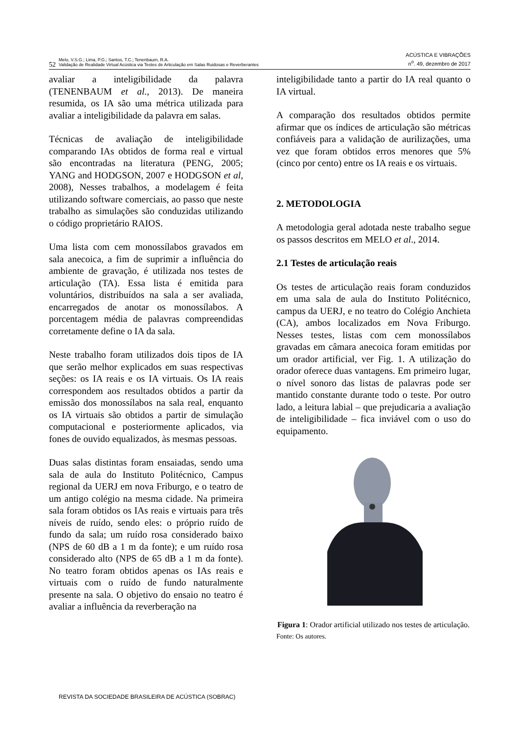52 Melo, V.S.G.; Lima, P.G.; Santos, T.C.; Tenenbaum, R.A.
Validação de Realidade Virtual Acústica via Testes de Articulação em Salas Ruidosas e Reverberantes
ACÚSTICA E VIBRAÇÕES
n<sup>o</sup>. 49, dezembro de 2017
avaliar a inteligibilidade da palavra (TENENBAUM et al., 2013). De maneira resumida, os IA são uma métrica utilizada para avaliar a inteligibilidade da palavra em salas.
Técnicas de avaliação de inteligibilidade comparando IAs obtidos de forma real e virtual são encontradas na literatura (PENG, 2005; YANG and HODGSON, 2007 e HODGSON et al, 2008), Nesses trabalhos, a modelagem é feita utilizando software comerciais, ao passo que neste trabalho as simulações são conduzidas utilizando o código proprietário RAIOS.
Uma lista com cem monossílabos gravados em sala anecoica, a fim de suprimir a influência do ambiente de gravação, é utilizada nos testes de articulação (TA). Essa lista é emitida para voluntários, distribuídos na sala a ser avaliada, encarregados de anotar os monossílabos. A porcentagem média de palavras compreendidas corretamente define o IA da sala.
Neste trabalho foram utilizados dois tipos de IA que serão melhor explicados em suas respectivas seções: os IA reais e os IA virtuais. Os IA reais correspondem aos resultados obtidos a partir da emissão dos monossílabos na sala real, enquanto os IA virtuais são obtidos a partir de simulação computacional e posteriormente aplicados, via fones de ouvido equalizados, às mesmas pessoas.
Duas salas distintas foram ensaiadas, sendo uma sala de aula do Instituto Politécnico, Campus regional da UERJ em nova Friburgo, e o teatro de um antigo colégio na mesma cidade. Na primeira sala foram obtidos os IAs reais e virtuais para três níveis de ruído, sendo eles: o próprio ruído de fundo da sala; um ruído rosa considerado baixo (NPS de 60 dB a 1 m da fonte); e um ruído rosa considerado alto (NPS de 65 dB a 1 m da fonte). No teatro foram obtidos apenas os IAs reais e virtuais com o ruído de fundo naturalmente presente na sala. O objetivo do ensaio no teatro é avaliar a influência da reverberação na
inteligibilidade tanto a partir do IA real quanto o IA virtual.
A comparação dos resultados obtidos permite afirmar que os índices de articulação são métricas confiáveis para a validação de aurilizações, uma vez que foram obtidos erros menores que 5% (cinco por cento) entre os IA reais e os virtuais.
2. METODOLOGIA
A metodologia geral adotada neste trabalho segue os passos descritos em MELO et al., 2014.
2.1 Testes de articulação reais
Os testes de articulação reais foram conduzidos em uma sala de aula do Instituto Politécnico, campus da UERJ, e no teatro do Colégio Anchieta (CA), ambos localizados em Nova Friburgo. Nesses testes, listas com cem monossílabos gravadas em câmara anecoica foram emitidas por um orador artificial, ver Fig. 1. A utilização do orador oferece duas vantagens. Em primeiro lugar, o nível sonoro das listas de palavras pode ser mantido constante durante todo o teste. Por outro lado, a leitura labial – que prejudicaria a avaliação de inteligibilidade – fica inviável com o uso do equipamento.
Figura 1: Orador artificial utilizado nos testes de articulação.
Fonte: Os autores.
REVISTA DA SOCIEDADE BRASILEIRA DE ACÚSTICA (SOBRAC)